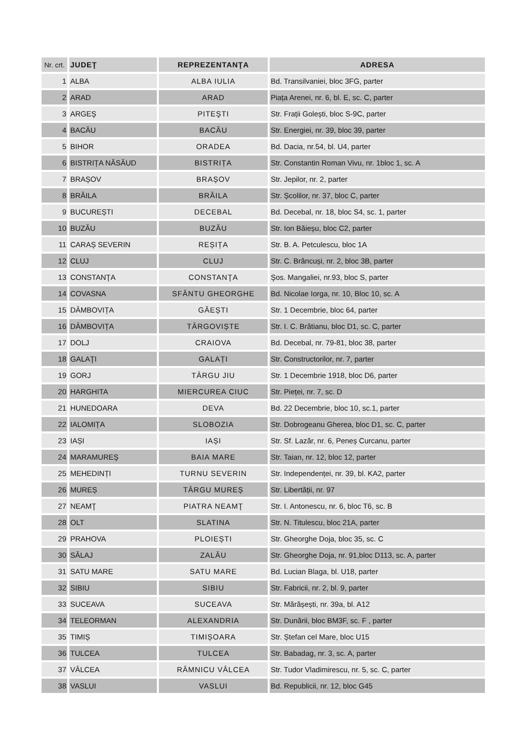| Nr. crt. | JUDEŢ | REPREZENTANŢA | ADRESA |
| --- | --- | --- | --- |
| 1 | ALBA | ALBA IULIA | Bd. Transilvaniei, bloc 3FG, parter |
| 2 | ARAD | ARAD | Piața Arenei, nr. 6, bl. E, sc. C, parter |
| 3 | ARGEŞ | PITEŞTI | Str. Frații Golești, bloc S-9C, parter |
| 4 | BACĂU | BACĂU | Str. Energiei, nr. 39, bloc 39, parter |
| 5 | BIHOR | ORADEA | Bd. Dacia, nr.54, bl. U4, parter |
| 6 | BISTRIȚA NĂSĂUD | BISTRIȚA | Str. Constantin Roman Vivu, nr. 1bloc 1, sc. A |
| 7 | BRAȘOV | BRAȘOV | Str. Jepilor, nr. 2, parter |
| 8 | BRĂILA | BRĂILA | Str. Școlilor, nr. 37, bloc C, parter |
| 9 | BUCUREȘTI | DECEBAL | Bd. Decebal, nr. 18, bloc S4, sc. 1, parter |
| 10 | BUZĂU | BUZĂU | Str. Ion Băieșu, bloc C2, parter |
| 11 | CARAȘ SEVERIN | REȘIȚA | Str. B. A. Petculescu, bloc 1A |
| 12 | CLUJ | CLUJ | Str. C. Brâncuși, nr. 2, bloc 3B, parter |
| 13 | CONSTANŢA | CONSTANŢA | Şos. Mangaliei, nr.93, bloc S, parter |
| 14 | COVASNA | SFÂNTU GHEORGHE | Bd. Nicolae Iorga, nr. 10, Bloc 10, sc. A |
| 15 | DÂMBOVIȚA | GĂEȘTI | Str. 1 Decembrie, bloc 64, parter |
| 16 | DÂMBOVIȚA | TÂRGOVIȘTE | Str. I. C. Brătianu, bloc D1, sc. C, parter |
| 17 | DOLJ | CRAIOVA | Bd. Decebal, nr. 79-81, bloc 38, parter |
| 18 | GALAŢI | GALAȚI | Str. Constructorilor, nr. 7, parter |
| 19 | GORJ | TÂRGU JIU | Str. 1 Decembrie 1918, bloc D6, parter |
| 20 | HARGHITA | MIERCUREA CIUC | Str. Pieței, nr. 7, sc. D |
| 21 | HUNEDOARA | DEVA | Bd. 22 Decembrie, bloc 10, sc.1, parter |
| 22 | IALOMIȚA | SLOBOZIA | Str. Dobrogeanu Gherea, bloc D1, sc. C, parter |
| 23 | IAȘI | IAȘI | Str. Sf. Lazăr, nr. 6, Peneș Curcanu, parter |
| 24 | MARAMUREŞ | BAIA MARE | Str. Taian, nr. 12, bloc 12, parter |
| 25 | MEHEDINȚI | TURNU SEVERIN | Str. Independenței, nr. 39, bl. KA2, parter |
| 26 | MUREȘ | TÂRGU MUREȘ | Str. Libertății, nr. 97 |
| 27 | NEAMŢ | PIATRA NEAMŢ | Str. I. Antonescu, nr. 6, bloc T6, sc. B |
| 28 | OLT | SLATINA | Str. N. Titulescu, bloc 21A, parter |
| 29 | PRAHOVA | PLOIEȘTI | Str. Gheorghe Doja, bloc 35, sc. C |
| 30 | SĂLAJ | ZALĂU | Str. Gheorghe Doja, nr. 91,bloc D113, sc. A, parter |
| 31 | SATU MARE | SATU MARE | Bd. Lucian Blaga, bl. U18, parter |
| 32 | SIBIU | SIBIU | Str. Fabricii, nr. 2, bl. 9, parter |
| 33 | SUCEAVA | SUCEAVA | Str. Mărășești, nr. 39a, bl. A12 |
| 34 | TELEORMAN | ALEXANDRIA | Str. Dunării, bloc BM3F, sc. F , parter |
| 35 | TIMIȘ | TIMIȘOARA | Str. Ștefan cel Mare, bloc U15 |
| 36 | TULCEA | TULCEA | Str. Babadag, nr. 3, sc. A, parter |
| 37 | VÂLCEA | RÂMNICU VÂLCEA | Str. Tudor Vladimirescu, nr. 5, sc. C, parter |
| 38 | VASLUI | VASLUI | Bd. Republicii, nr. 12, bloc G45 |